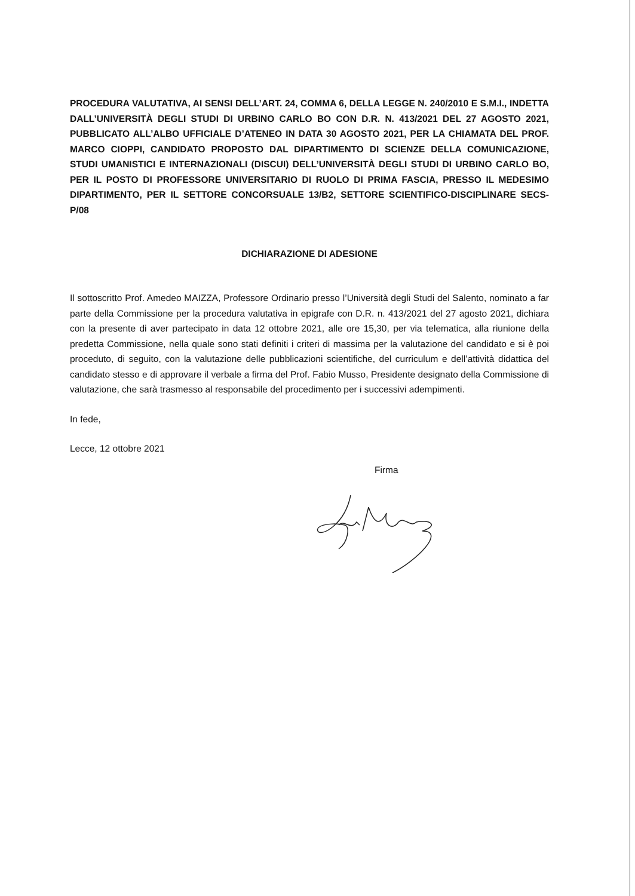PROCEDURA VALUTATIVA, AI SENSI DELL’ART. 24, COMMA 6, DELLA LEGGE N. 240/2010 E S.M.I., INDETTA DALL’UNIVERSITÀ DEGLI STUDI DI URBINO CARLO BO CON D.R. N. 413/2021 DEL 27 AGOSTO 2021, PUBBLICATO ALL’ALBO UFFICIALE D’ATENEO IN DATA 30 AGOSTO 2021, PER LA CHIAMATA DEL PROF. MARCO CIOPPI, CANDIDATO PROPOSTO DAL DIPARTIMENTO DI SCIENZE DELLA COMUNICAZIONE, STUDI UMANISTICI E INTERNAZIONALI (DISCUI) DELL’UNIVERSITÀ DEGLI STUDI DI URBINO CARLO BO, PER IL POSTO DI PROFESSORE UNIVERSITARIO DI RUOLO DI PRIMA FASCIA, PRESSO IL MEDESIMO DIPARTIMENTO, PER IL SETTORE CONCORSUALE 13/B2, SETTORE SCIENTIFICO-DISCIPLINARE SECS-P/08
DICHIARAZIONE DI ADESIONE
Il sottoscritto Prof. Amedeo MAIZZA, Professore Ordinario presso l’Università degli Studi del Salento, nominato a far parte della Commissione per la procedura valutativa in epigrafe con D.R. n. 413/2021 del 27 agosto 2021, dichiara con la presente di aver partecipato in data 12 ottobre 2021, alle ore 15,30, per via telematica, alla riunione della predetta Commissione, nella quale sono stati definiti i criteri di massima per la valutazione del candidato e si è poi proceduto, di seguito, con la valutazione delle pubblicazioni scientifiche, del curriculum e dell’attività didattica del candidato stesso e di approvare il verbale a firma del Prof. Fabio Musso, Presidente designato della Commissione di valutazione, che sarà trasmesso al responsabile del procedimento per i successivi adempimenti.
In fede,
Lecce, 12 ottobre 2021
Firma